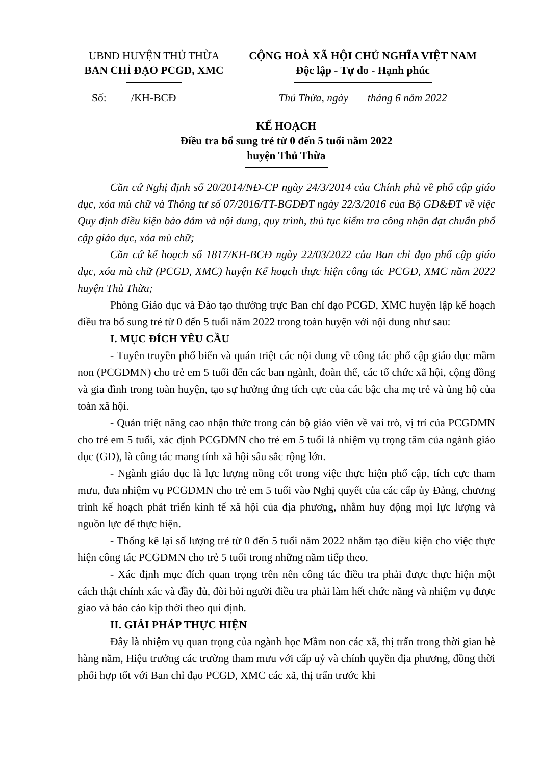UBND HUYỆN THỦ THỪA
BAN CHỈ ĐẠO PCGD, XMC
CỘNG HOÀ XÃ HỘI CHỦ NGHĨA VIỆT NAM
Độc lập - Tự do - Hạnh phúc
Số: /KH-BCĐ Thủ Thừa, ngày tháng 6 năm 2022
KẾ HOẠCH
Điều tra bổ sung trẻ từ 0 đến 5 tuổi năm 2022
huyện Thủ Thừa
Căn cứ Nghị định số 20/2014/NĐ-CP ngày 24/3/2014 của Chính phủ về phổ cập giáo dục, xóa mù chữ và Thông tư số 07/2016/TT-BGDĐT ngày 22/3/2016 của Bộ GD&ĐT về việc Quy định điều kiện bảo đảm và nội dung, quy trình, thủ tục kiểm tra công nhận đạt chuẩn phổ cập giáo dục, xóa mù chữ;
Căn cứ kế hoạch số 1817/KH-BCĐ ngày 22/03/2022 của Ban chỉ đạo phổ cập giáo dục, xóa mù chữ (PCGD, XMC) huyện Kế hoạch thực hiện công tác PCGD, XMC năm 2022 huyện Thủ Thừa;
Phòng Giáo dục và Đào tạo thường trực Ban chỉ đạo PCGD, XMC huyện lập kế hoạch điều tra bổ sung trẻ từ 0 đến 5 tuổi năm 2022 trong toàn huyện với nội dung như sau:
I. MỤC ĐÍCH YÊU CẦU
- Tuyên truyền phổ biến và quán triệt các nội dung về công tác phổ cập giáo dục mầm non (PCGDMN) cho trẻ em 5 tuổi đến các ban ngành, đoàn thể, các tổ chức xã hội, cộng đồng và gia đình trong toàn huyện, tạo sự hưởng ứng tích cực của các bậc cha mẹ trẻ và ủng hộ của toàn xã hội.
- Quán triệt nâng cao nhận thức trong cán bộ giáo viên về vai trò, vị trí của PCGDMN cho trẻ em 5 tuổi, xác định PCGDMN cho trẻ em 5 tuổi là nhiệm vụ trọng tâm của ngành giáo dục (GD), là công tác mang tính xã hội sâu sắc rộng lớn.
- Ngành giáo dục là lực lượng nồng cốt trong việc thực hiện phổ cập, tích cực tham mưu, đưa nhiệm vụ PCGDMN cho trẻ em 5 tuổi vào Nghị quyết của các cấp ủy Đảng, chương trình kế hoạch phát triển kinh tế xã hội của địa phương, nhằm huy động mọi lực lượng và nguồn lực để thực hiện.
- Thống kê lại số lượng trẻ từ 0 đến 5 tuổi năm 2022 nhằm tạo điều kiện cho việc thực hiện công tác PCGDMN cho trẻ 5 tuổi trong những năm tiếp theo.
- Xác định mục đích quan trọng trên nên công tác điều tra phải được thực hiện một cách thật chính xác và đầy đủ, đòi hỏi người điều tra phải làm hết chức năng và nhiệm vụ được giao và báo cáo kịp thời theo qui định.
II. GIẢI PHÁP THỰC HIỆN
Đây là nhiệm vụ quan trọng của ngành học Mầm non các xã, thị trấn trong thời gian hè hàng năm, Hiệu trưởng các trường tham mưu với cấp uỷ và chính quyền địa phương, đồng thời phối hợp tốt với Ban chỉ đạo PCGD, XMC các xã, thị trấn trước khi